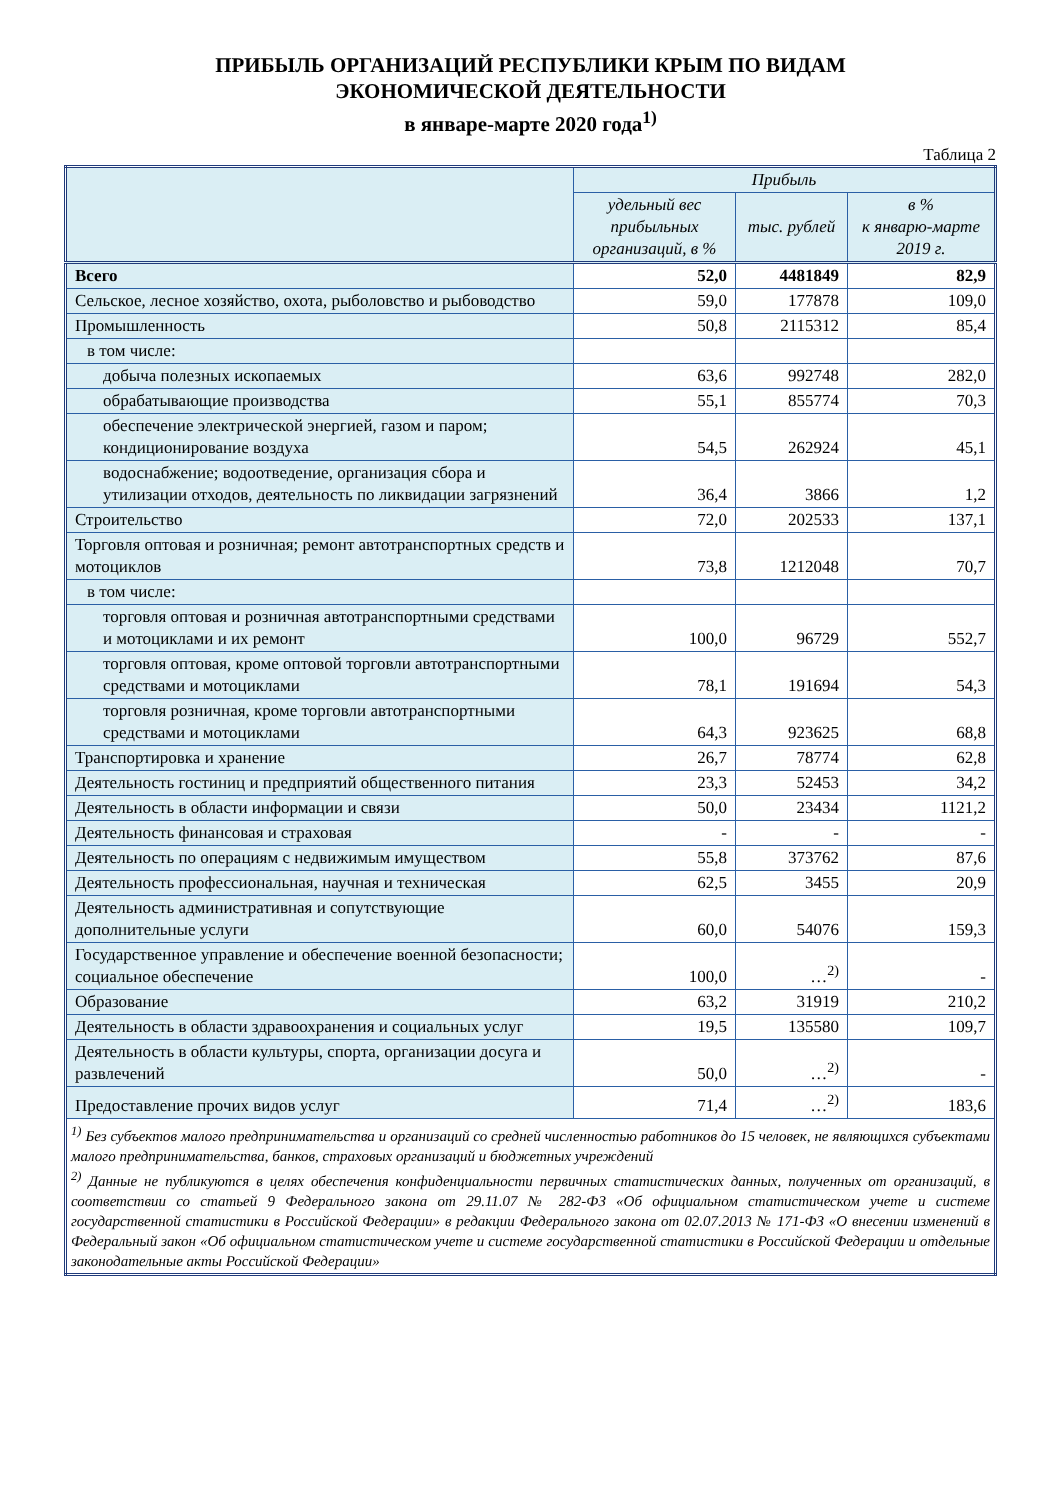ПРИБЫЛЬ ОРГАНИЗАЦИЙ РЕСПУБЛИКИ КРЫМ ПО ВИДАМ ЭКОНОМИЧЕСКОЙ ДЕЯТЕЛЬНОСТИ
в январе-марте 2020 года<sup>1)</sup>
Таблица 2
| | Прибыль | | |
| --- | --- | --- | --- |
| | удельный вес прибыльных организаций, в % | тыс. рублей | в % к январю-марте 2019 г. |
| Всего | 52,0 | 4481849 | 82,9 |
| Сельское, лесное хозяйство, охота, рыболовство и рыбоводство | 59,0 | 177878 | 109,0 |
| Промышленность | 50,8 | 2115312 | 85,4 |
| в том числе: | | | |
| добыча полезных ископаемых | 63,6 | 992748 | 282,0 |
| обрабатывающие производства | 55,1 | 855774 | 70,3 |
| обеспечение электрической энергией, газом и паром; кондиционирование воздуха | 54,5 | 262924 | 45,1 |
| водоснабжение; водоотведение, организация сбора и утилизации отходов, деятельность по ликвидации загрязнений | 36,4 | 3866 | 1,2 |
| Строительство | 72,0 | 202533 | 137,1 |
| Торговля оптовая и розничная; ремонт автотранспортных средств и мотоциклов | 73,8 | 1212048 | 70,7 |
| в том числе: | | | |
| торговля оптовая и розничная автотранспортными средствами и мотоциклами и их ремонт | 100,0 | 96729 | 552,7 |
| торговля оптовая, кроме оптовой торговли автотранспортными средствами и мотоциклами | 78,1 | 191694 | 54,3 |
| торговля розничная, кроме торговли автотранспортными средствами и мотоциклами | 64,3 | 923625 | 68,8 |
| Транспортировка и хранение | 26,7 | 78774 | 62,8 |
| Деятельность гостиниц и предприятий общественного питания | 23,3 | 52453 | 34,2 |
| Деятельность в области информации и связи | 50,0 | 23434 | 1121,2 |
| Деятельность финансовая и страховая | - | - | - |
| Деятельность по операциям с недвижимым имуществом | 55,8 | 373762 | 87,6 |
| Деятельность профессиональная, научная и техническая | 62,5 | 3455 | 20,9 |
| Деятельность административная и сопутствующие дополнительные услуги | 60,0 | 54076 | 159,3 |
| Государственное управление и обеспечение военной безопасности; социальное обеспечение | 100,0 | …<sup>2)</sup> | - |
| Образование | 63,2 | 31919 | 210,2 |
| Деятельность в области здравоохранения и социальных услуг | 19,5 | 135580 | 109,7 |
| Деятельность в области культуры, спорта, организации досуга и развлечений | 50,0 | …<sup>2)</sup> | - |
| Предоставление прочих видов услуг | 71,4 | …<sup>2)</sup> | 183,6 |
| <sup>1)</sup> Без субъектов малого предпринимательства и организаций со средней численностью работников до 15 человек, не являющихся субъектами малого предпринимательства, банков, страховых организаций и бюджетных учреждений <sup>2)</sup> Данные не публикуются в целях обеспечения конфиденциальности первичных статистических данных, полученных от организаций, в соответствии со статьей 9 Федерального закона от 29.11.07 № 282-ФЗ «Об официальном статистическом учете и системе государственной статистики в Российской Федерации» в редакции Федерального закона от 02.07.2013 № 171-ФЗ «О внесении изменений в Федеральный закон «Об официальном статистическом учете и системе государственной статистики в Российской Федерации и отдельные законодательные акты Российской Федерации» | | | |